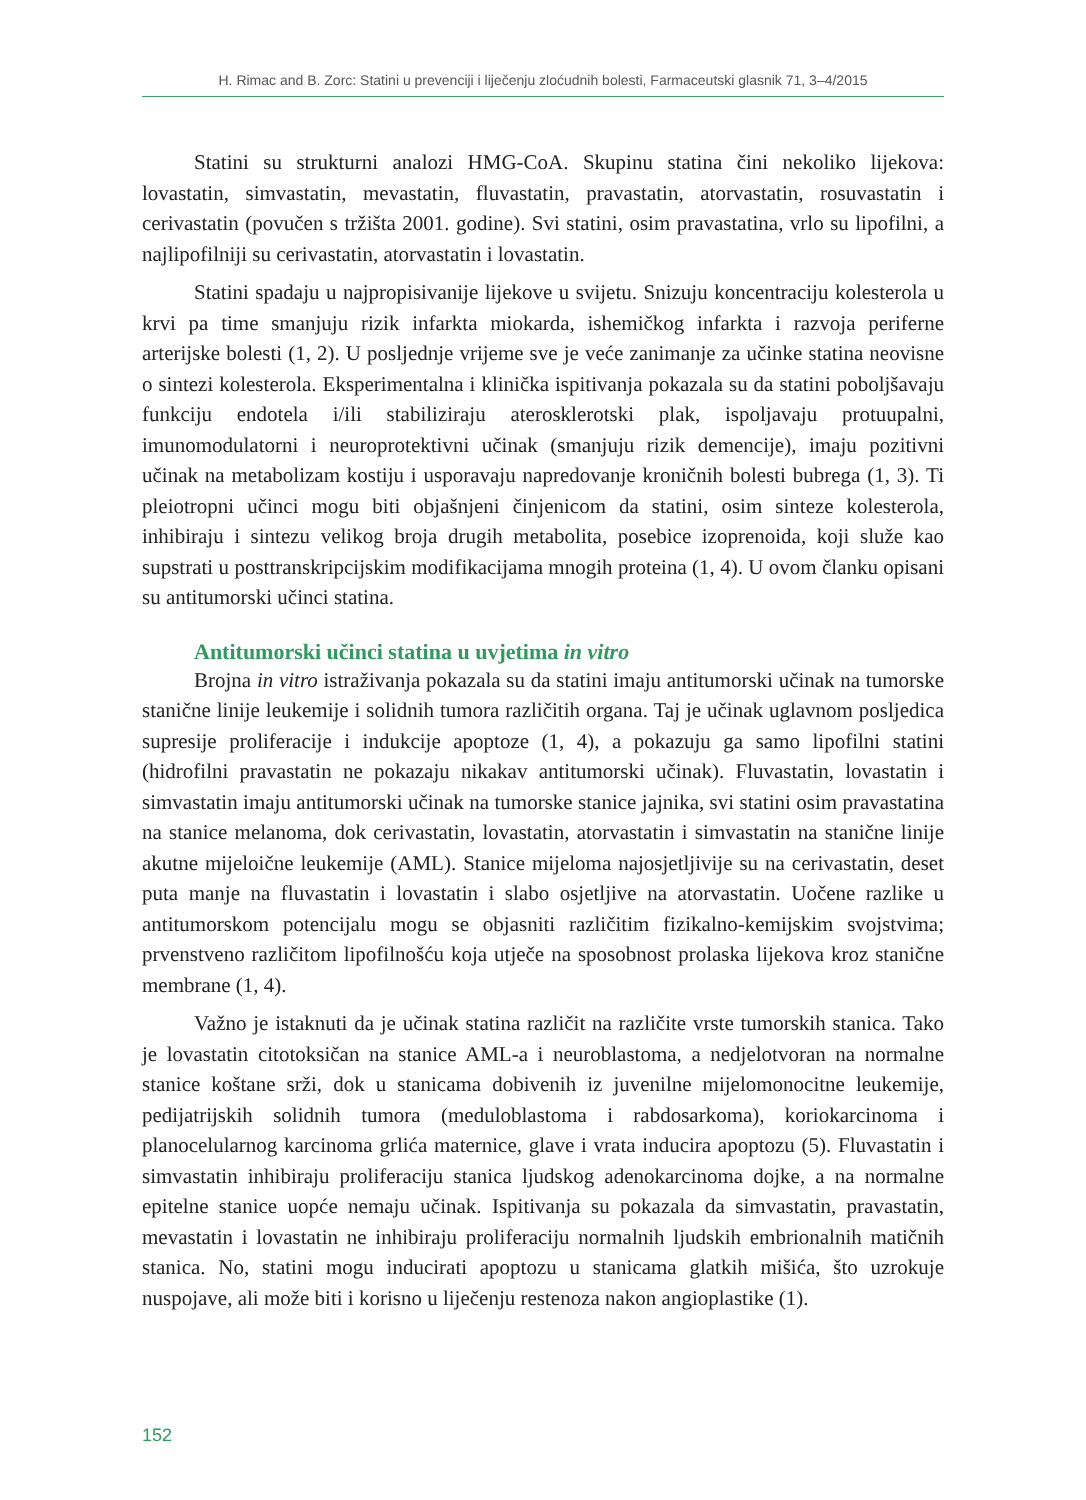H. Rimac and B. Zorc: Statini u prevenciji i liječenju zloćudnih bolesti, Farmaceutski glasnik 71, 3–4/2015
Statini su strukturni analozi HMG-CoA. Skupinu statina čini nekoliko lijekova: lovastatin, simvastatin, mevastatin, fluvastatin, pravastatin, atorvastatin, rosuvastatin i cerivastatin (povučen s tržišta 2001. godine). Svi statini, osim pravastatina, vrlo su lipofilni, a najlipofilniji su cerivastatin, atorvastatin i lovastatin.
Statini spadaju u najpropisivanije lijekove u svijetu. Snizuju koncentraciju kolesterola u krvi pa time smanjuju rizik infarkta miokarda, ishemičkog infarkta i razvoja periferne arterijske bolesti (1, 2). U posljednje vrijeme sve je veće zanimanje za učinke statina neovisne o sintezi kolesterola. Eksperimentalna i klinička ispitivanja pokazala su da statini poboljšavaju funkciju endotela i/ili stabiliziraju aterosklerotski plak, ispoljavaju protuupalni, imunomodulatorni i neuroprotektivni učinak (smanjuju rizik demencije), imaju pozitivni učinak na metabolizam kostiju i usporavaju napredovanje kroničnih bolesti bubrega (1, 3). Ti pleiotropni učinci mogu biti objašnjeni činjenicom da statini, osim sinteze kolesterola, inhibiraju i sintezu velikog broja drugih metabolita, posebice izoprenoida, koji služe kao supstrati u posttranskripcijskim modifikacijama mnogih proteina (1, 4). U ovom članku opisani su antitumorski učinci statina.
Antitumorski učinci statina u uvjetima in vitro
Brojna in vitro istraživanja pokazala su da statini imaju antitumorski učinak na tumorske stanične linije leukemije i solidnih tumora različitih organa. Taj je učinak uglavnom posljedica supresije proliferacije i indukcije apoptoze (1, 4), a pokazuju ga samo lipofilni statini (hidrofilni pravastatin ne pokazaju nikakav antitumorski učinak). Fluvastatin, lovastatin i simvastatin imaju antitumorski učinak na tumorske stanice jajnika, svi statini osim pravastatina na stanice melanoma, dok cerivastatin, lovastatin, atorvastatin i simvastatin na stanične linije akutne mijeloične leukemije (AML). Stanice mijeloma najosjetljivije su na cerivastatin, deset puta manje na fluvastatin i lovastatin i slabo osjetljive na atorvastatin. Uočene razlike u antitumorskom potencijalu mogu se objasniti različitim fizikalno-kemijskim svojstvima; prvenstveno različitom lipofilnošću koja utječe na sposobnost prolaska lijekova kroz stanične membrane (1, 4).
Važno je istaknuti da je učinak statina različit na različite vrste tumorskih stanica. Tako je lovastatin citotoksičan na stanice AML-a i neuroblastoma, a nedjelotvoran na normalne stanice koštane srži, dok u stanicama dobivenih iz juvenilne mijelomonocitne leukemije, pedijatrijskih solidnih tumora (meduloblastoma i rabdosarkoma), koriokarcinoma i planocelularnog karcinoma grlića maternice, glave i vrata inducira apoptozu (5). Fluvastatin i simvastatin inhibiraju proliferaciju stanica ljudskog adenokarcinoma dojke, a na normalne epitelne stanice uopće nemaju učinak. Ispitivanja su pokazala da simvastatin, pravastatin, mevastatin i lovastatin ne inhibiraju proliferaciju normalnih ljudskih embrionalnih matičnih stanica. No, statini mogu inducirati apoptozu u stanicama glatkih mišića, što uzrokuje nuspojave, ali može biti i korisno u liječenju restenoza nakon angioplastike (1).
152